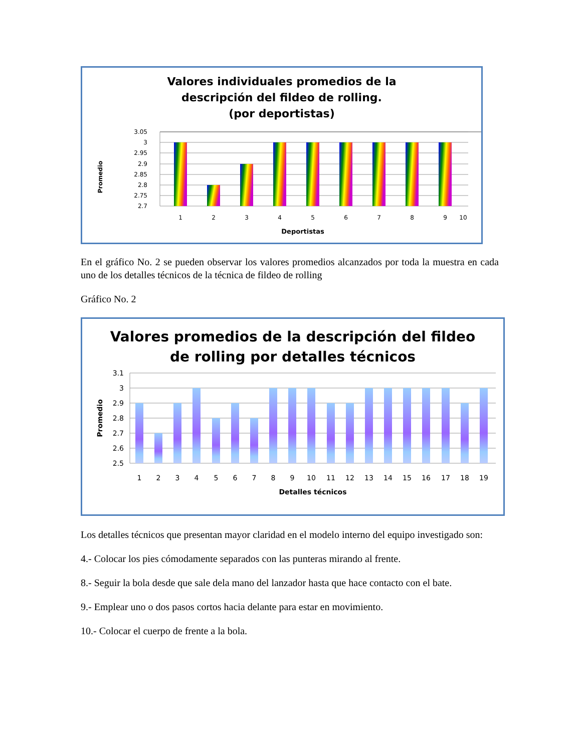Valores individuales promedios de la
descripción del fildeo de rolling.
(por deportistas)
3.05
3
2.95
2.9
2.85
2.8
2.75
2.7
1
2
3
4
5
6
7
8
9
10
Deportistas
Promedio
En el gráfico No. 2 se pueden observar los valores promedios alcanzados por toda la muestra en cada uno de los detalles técnicos de la técnica de fildeo de rolling
Gráfico No. 2
Valores promedios de la descripción del fildeo
de rolling por detalles técnicos
3.1
3
2.9
2.8
2.7
2.6
2.5
1
2
3
4
5
6
7
8
9
10
11
12
13
14
15
16
17
18
19
Detalles técnicos
Promedio
Los detalles técnicos que presentan mayor claridad en el modelo interno del equipo investigado son:
4.- Colocar los pies cómodamente separados con las punteras mirando al frente.
8.- Seguir la bola desde que sale dela mano del lanzador hasta que hace contacto con el bate.
9.- Emplear uno o dos pasos cortos hacia delante para estar en movimiento.
10.- Colocar el cuerpo de frente a la bola.